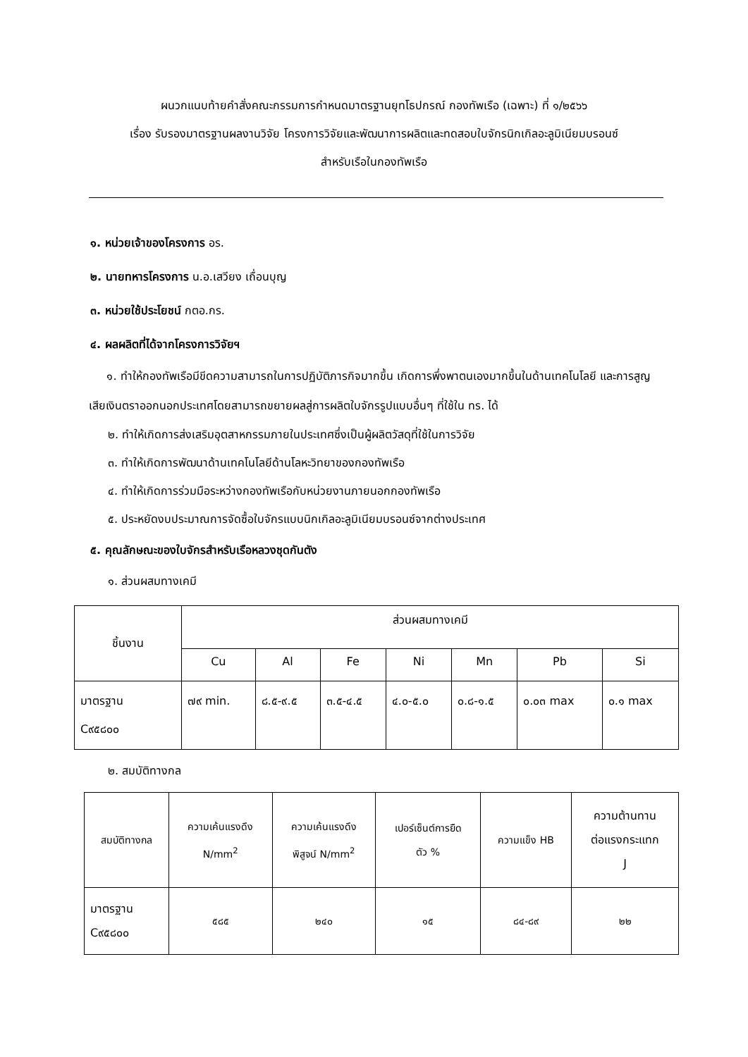ผนวกแนบท้ายคำสั่งคณะกรรมการกำหนดมาตรฐานยุทโธปกรณ์ กองทัพเรือ (เฉพาะ) ที่ ๑/๒๕๖๖
เรื่อง รับรองมาตรฐานผลงานวิจัย โครงการวิจัยและพัฒนาการผลิตและทดสอบใบจักรนิกเกิลอะลูมิเนียมบรอนซ์
สำหรับเรือในกองทัพเรือ
๑. หน่วยเจ้าของโครงการ อร.
๒. นายทหารโครงการ น.อ.เสวียง เถื่อนบุญ
๓. หน่วยใช้ประโยชน์ กตอ.กร.
๔. ผลผลิตที่ได้จากโครงการวิจัยฯ
๑. ทำให้กองทัพเรือมีขีดความสามารถในการปฏิบัติภารกิจมากขึ้น เกิดการพึ่งพาตนเองมากขึ้นในด้านเทคโนโลยี และการสูญเสียเงินตราออกนอกประเทศโดยสามารถขยายผลสู่การผลิตใบจักรรูปแบบอื่นๆ ที่ใช้ใน ทร. ได้
๒. ทำให้เกิดการส่งเสริมอุตสาหกรรมภายในประเทศซึ่งเป็นผู้ผลิตวัสดุที่ใช้ในการวิจัย
๓. ทำให้เกิดการพัฒนาด้านเทคโนโลยีด้านโลหะวิทยาของกองทัพเรือ
๔. ทำให้เกิดการร่วมมือระหว่างกองทัพเรือกับหน่วยงานภายนอกกองทัพเรือ
๕. ประหยัดงบประมาณการจัดซื้อใบจักรแบบนิกเกิลอะลูมิเนียมบรอนซ์จากต่างประเทศ
๕. คุณลักษณะของใบจักรสำหรับเรือหลวงชุดกันตัง
๑. ส่วนผสมทางเคมี
| ชิ้นงาน | ส่วนผสมทางเคมี | | | | | | |
| | Cu | Al | Fe | Ni | Mn | Pb | Si |
| มาตรฐาน C๙๕๘๐๐ | ๗๙ min. | ๘.๕-๙.๕ | ๓.๕-๔.๕ | ๔.๐-๕.๐ | ๐.๘-๑.๕ | ๐.๐๓ max | ๐.๑ max |
๒. สมบัติทางกล
| สมบัติทางกล | ความเค้นแรงดึง N/mm<sup>2</sup> | ความเค้นแรงดึง พิสูจน์ N/mm<sup>2</sup> | เปอร์เซ็นต์การยืด ตัว % | ความแข็ง HB | ความต้านทาน ต่อแรงกระแทก J |
| มาตรฐาน C๙๕๘๐๐ | ๕๘๕ | ๒๔๐ | ๑๕ | ๘๔-๘๙ | ๒๒ |